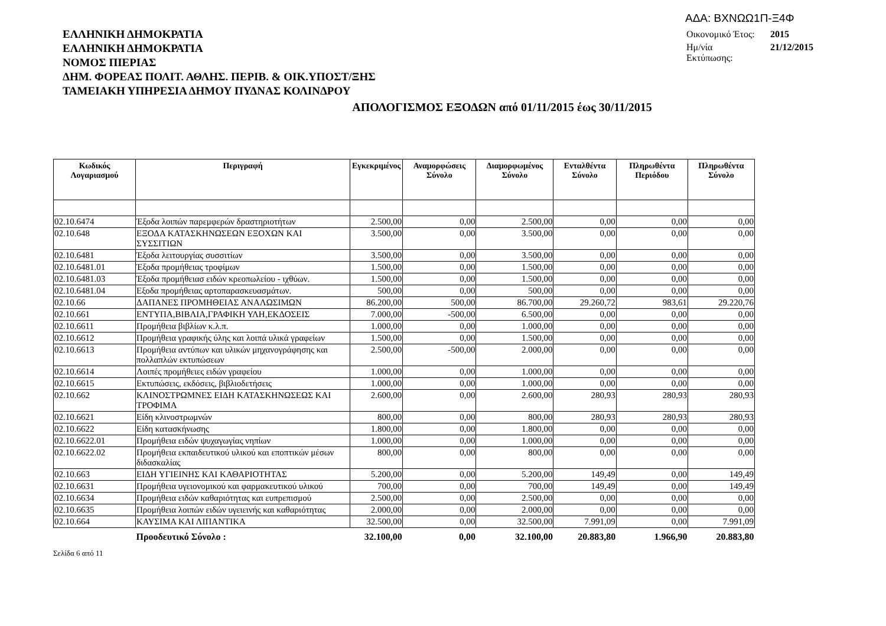ΕΛΛΗΝΙΚΗ ΔΗΜΟΚΡΑΤΙΑ
ΕΛΛΗΝΙΚΗ ΔΗΜΟΚΡΑΤΙΑ
ΝΟΜΟΣ ΠΙΕΡΙΑΣ
ΔΗΜ. ΦΟΡΕΑΣ ΠΟΛΙΤ. ΑΘΛΗΣ. ΠΕΡΙΒ. & ΟΙΚ.ΥΠΟΣΤ/ΞΗΣ
ΤΑΜΕΙΑΚΗ ΥΠΗΡΕΣΙΑ ΔΗΜΟΥ ΠΥΔΝΑΣ ΚΟΛΙΝΔΡΟΥ
ΑΔΑ: ΒΧΝΩΩ1Π-Ξ4Φ
| Οικονομικό Έτος: | 2015 |
| Ημ/νία Εκτύπωσης: | 21/12/2015 |
ΑΠΟΛΟΓΙΣΜΟΣ ΕΞΟΔΩΝ από 01/11/2015 έως 30/11/2015
| Κωδικός Λογαριασμού | Περιγραφή | Εγκεκριμένος | Αναμορφώσεις Σύνολο | Διαμορφωμένος Σύνολο | Ενταλθέντα Σύνολο | Πληρωθέντα Περιόδου | Πληρωθέντα Σύνολο |
| --- | --- | --- | --- | --- | --- | --- | --- |
| 02.10.6474 | Έξοδα λοιπών παρεμφερών δραστηριοτήτων | 2.500,00 | 0,00 | 2.500,00 | 0,00 | 0,00 | 0,00 |
| 02.10.648 | ΕΞΟΔΑ ΚΑΤΑΣΚΗΝΩΣΕΩΝ ΕΞΟΧΩΝ ΚΑΙ ΣΥΣΣΙΤΙΩΝ | 3.500,00 | 0,00 | 3.500,00 | 0,00 | 0,00 | 0,00 |
| 02.10.6481 | Έξοδα λειτουργίας συσσιτίων | 3.500,00 | 0,00 | 3.500,00 | 0,00 | 0,00 | 0,00 |
| 02.10.6481.01 | Έξοδα προμήθειας τροφίμων | 1.500,00 | 0,00 | 1.500,00 | 0,00 | 0,00 | 0,00 |
| 02.10.6481.03 | Έξοδα προμήθειασ ειδών κρεοπωλείου - ιχθύων. | 1.500,00 | 0,00 | 1.500,00 | 0,00 | 0,00 | 0,00 |
| 02.10.6481.04 | Εξοδα προμήθειας αρτοπαρασκευασμάτων. | 500,00 | 0,00 | 500,00 | 0,00 | 0,00 | 0,00 |
| 02.10.66 | ΔΑΠΑΝΕΣ ΠΡΟΜΗΘΕΙΑΣ ΑΝΑΛΩΣΙΜΩΝ | 86.200,00 | 500,00 | 86.700,00 | 29.260,72 | 983,61 | 29.220,76 |
| 02.10.661 | ΕΝΤΥΠΑ,ΒΙΒΛΙΑ,ΓΡΑΦΙΚΗ ΥΛΗ,ΕΚΔΟΣΕΙΣ | 7.000,00 | -500,00 | 6.500,00 | 0,00 | 0,00 | 0,00 |
| 02.10.6611 | Προμήθεια βιβλίων κ.λ.π. | 1.000,00 | 0,00 | 1.000,00 | 0,00 | 0,00 | 0,00 |
| 02.10.6612 | Προμήθεια γραφικής ύλης και λοιπά υλικά γραφείων | 1.500,00 | 0,00 | 1.500,00 | 0,00 | 0,00 | 0,00 |
| 02.10.6613 | Προμήθεια αντύπων και υλικών μηχανογράφησης και πολλαπλών εκτυπώσεων | 2.500,00 | -500,00 | 2.000,00 | 0,00 | 0,00 | 0,00 |
| 02.10.6614 | Λοιπές προμήθειες ειδών γραφείου | 1.000,00 | 0,00 | 1.000,00 | 0,00 | 0,00 | 0,00 |
| 02.10.6615 | Εκτυπώσεις, εκδόσεις, βιβλιοδετήσεις | 1.000,00 | 0,00 | 1.000,00 | 0,00 | 0,00 | 0,00 |
| 02.10.662 | ΚΛΙΝΟΣΤΡΩΜΝΕΣ ΕΙΔΗ ΚΑΤΑΣΚΗΝΩΣΕΩΣ ΚΑΙ ΤΡΟΦΙΜΑ | 2.600,00 | 0,00 | 2.600,00 | 280,93 | 280,93 | 280,93 |
| 02.10.6621 | Είδη κλινοστρωμνών | 800,00 | 0,00 | 800,00 | 280,93 | 280,93 | 280,93 |
| 02.10.6622 | Είδη κατασκήνωσης | 1.800,00 | 0,00 | 1.800,00 | 0,00 | 0,00 | 0,00 |
| 02.10.6622.01 | Προμήθεια ειδών ψυχαγωγίας νηπίων | 1.000,00 | 0,00 | 1.000,00 | 0,00 | 0,00 | 0,00 |
| 02.10.6622.02 | Προμήθεια εκπαιδευτικού υλικού και εποπτικών μέσων διδασκαλίας | 800,00 | 0,00 | 800,00 | 0,00 | 0,00 | 0,00 |
| 02.10.663 | ΕΙΔΗ ΥΓΙΕΙΝΗΣ ΚΑΙ ΚΑΘΑΡΙΟΤΗΤΑΣ | 5.200,00 | 0,00 | 5.200,00 | 149,49 | 0,00 | 149,49 |
| 02.10.6631 | Προμήθεια υγειονομικού και φαρμακευτικού υλικού | 700,00 | 0,00 | 700,00 | 149,49 | 0,00 | 149,49 |
| 02.10.6634 | Προμήθεια ειδών καθαριότητας και ευπρεπισμού | 2.500,00 | 0,00 | 2.500,00 | 0,00 | 0,00 | 0,00 |
| 02.10.6635 | Προμήθεια λοιπών ειδών υγειεινής και καθαριότητας | 2.000,00 | 0,00 | 2.000,00 | 0,00 | 0,00 | 0,00 |
| 02.10.664 | ΚΑΥΣΙΜΑ ΚΑΙ ΛΙΠΑΝΤΙΚΑ | 32.500,00 | 0,00 | 32.500,00 | 7.991,09 | 0,00 | 7.991,09 |
| | Προοδευτικό Σύνολο : | 32.100,00 | 0,00 | 32.100,00 | 20.883,80 | 1.966,90 | 20.883,80 |
Σελίδα 6 από 11